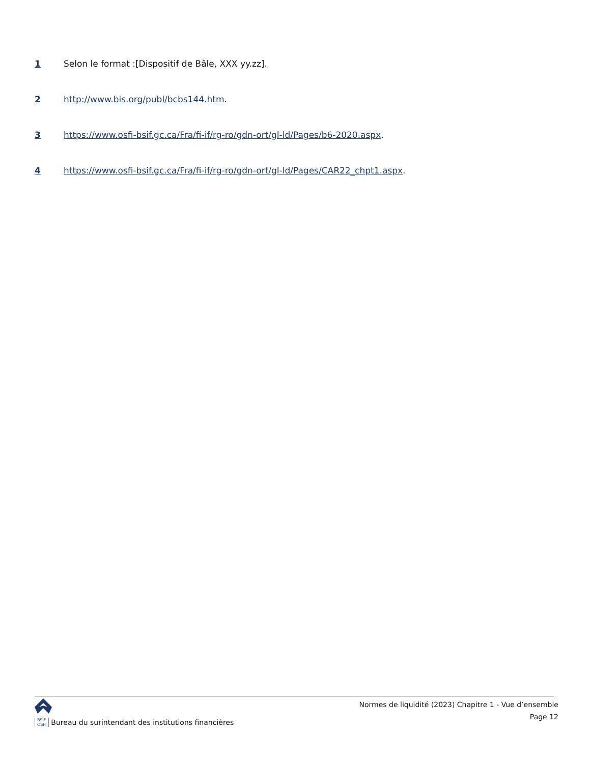1 Selon le format :[Dispositif de Bâle, XXX yy.zz].
2 http://www.bis.org/publ/bcbs144.htm.
3 https://www.osfi-bsif.gc.ca/Fra/fi-if/rg-ro/gdn-ort/gl-ld/Pages/b6-2020.aspx.
4 https://www.osfi-bsif.gc.ca/Fra/fi-if/rg-ro/gdn-ort/gl-ld/Pages/CAR22_chpt1.aspx.
BSIF
OSFI Bureau du surintendant des institutions financières
Normes de liquidité (2023) Chapitre 1 - Vue d’ensemble
Page 12